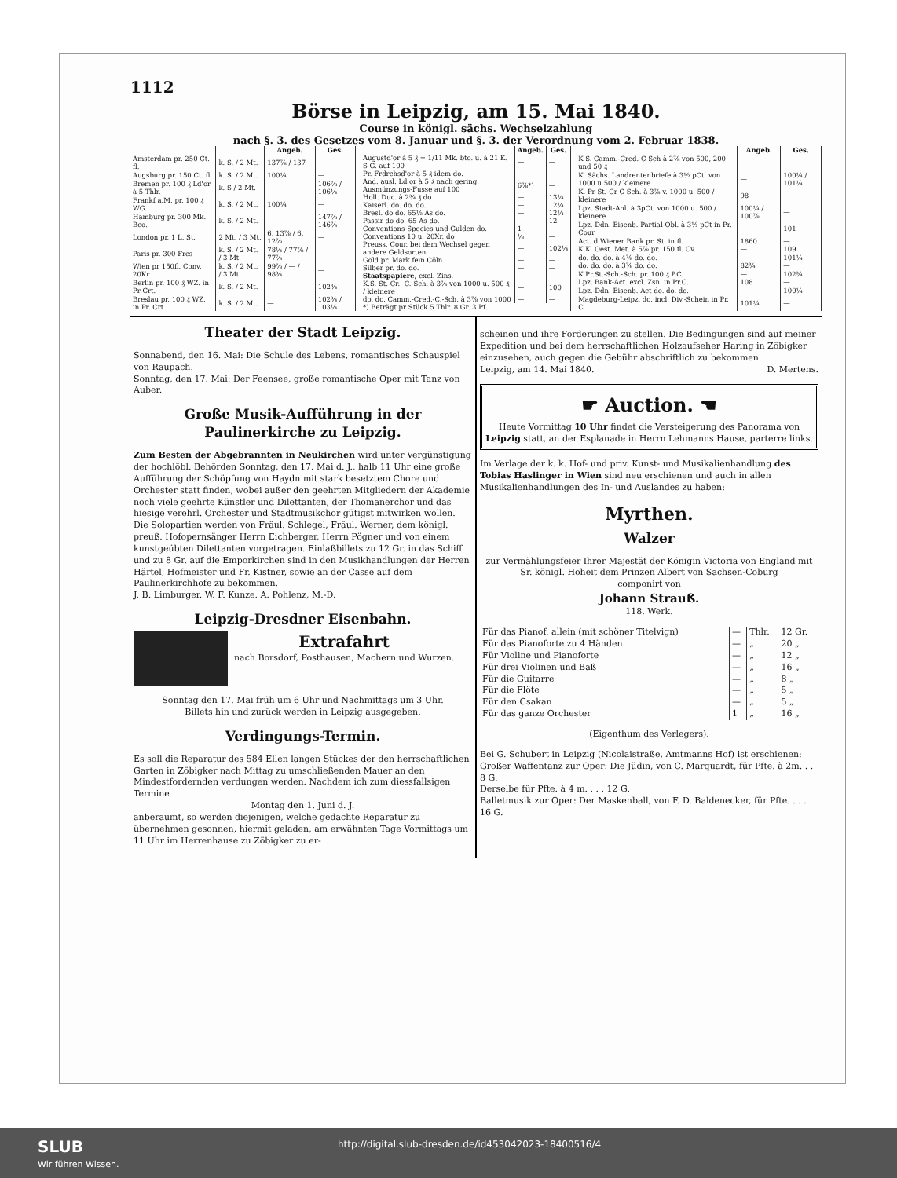1112
Börse in Leipzig, am 15. Mai 1840.
Course in königl. sächs. Wechselzahlung
nach §. 3. des Gesetzes vom 8. Januar und §. 3. der Verordnung vom 2. Februar 1838.
| | | Angeb. | Ges. |
| --- | --- | --- | --- |
| Amsterdam pr. 250 Ct. fl. | k. S. / 2 Mt. | 137⅞ / 137 | — |
| Augsburg pr. 150 Ct. fl. | k. S. / 2 Mt. | 100¼ | — |
| Bremen pr. 100 ₰ Ld'or à 5 Thlr. | k. S / 2 Mt. | — | 106⅞ / 106¼ |
| Frankf a.M. pr. 100 ₰ WG. | k. S. / 2 Mt. | 100¼ | — |
| Hamburg pr. 300 Mk. Bco. | k. S. / 2 Mt. | — | 147⅞ / 146⅞ |
| London pr. 1 L. St. | 2 Mt. / 3 Mt. | 6. 13⅞ / 6. 12⅞ | — |
| Paris pr. 300 Frcs | k. S. / 2 Mt. / 3 Mt. | 78¼ / 77⅞ / 77⅞ | — |
| Wien pr 150fl. Conv. 20Kr | k. S. / 2 Mt. / 3 Mt. | 99⅞ / — / 98¾ | — |
| Berlin pr. 100 ₰ WZ. in Pr Crt. | k. S. / 2 Mt. | — | 102¾ |
| Breslau pr. 100 ₰ WZ. in Pr. Crt | k. S. / 2 Mt. | — | 102¾ / 103¼ |
| | Angeb. | Ges. |
| --- | --- | --- |
| Augustd'or à 5 ₰ = 1/11 Mk. bto. u. à 21 K. S G. auf 100 | — | — |
| Pr. Frdrchsd'or à 5 ₰ idem do. | — | — |
| And. ausl. Ld'or à 5 ₰ nach gering. Ausmünzungs-Fusse auf 100 | 6⅞*) | — |
| Holl. Duc. à 2¾ ₰ do | — | 13¼ |
| Kaiserl. do. do. do. | — | 12¼ |
| Bresl. do do. 65½ As do. | — | 12¼ |
| Passir do do. 65 As do. | — | 12 |
| Conventions-Species und Gulden do. | 1 | — |
| Conventions 10 u. 20Xr. do | ⅛ | — |
| Preuss. Cour. bei dem Wechsel gegen andere Geldsorten | — | 102¼ |
| Gold pr. Mark fein Cöln | — | — |
| Silber pr. do. do. | — | — |
| Staatspapiere, excl. Zins. | | |
| K.S. St.-Cr.- C.-Sch. à 3⅞ von 1000 u. 500 ₰ / kleinere | — | 100 |
| do. do. Camm.-Cred.-C.-Sch. à 3⅞ von 1000 | — | — |
| *) Beträgt pr Stück 5 Thlr. 8 Gr. 3 Pf. | | |
| | Angeb. | Ges. |
| --- | --- | --- |
| K S. Camm.-Cred.-C Sch à 2⅞ von 500, 200 und 50 ₰ | — | — |
| K. Sächs. Landrentenbriefe à 3½ pCt. von 1000 u 500 / kleinere | — | 100¼ / 101¼ |
| K. Pr St.-Cr C Sch. à 3⅞ v. 1000 u. 500 / kleinere | 98 | — |
| Lpz. Stadt-Anl. à 3pCt. von 1000 u. 500 / kleinere | 100¼ / 100⅞ | — |
| Lpz.-Ddn. Eisenb.-Partial-Obl. à 3½ pCt in Pr. Cour | — | 101 |
| Act. d Wiener Bank pr. St. in fl. | 1860 | — |
| K.K. Oest. Met. à 5⅞ pr. 150 fl. Cv. | — | 109 |
| do. do. do. à 4⅞ do. do. | — | 101¼ |
| do. do. do. à 3⅞ do. do. | 82¾ | — |
| K.Pr.St.-Sch.-Sch. pr. 100 ₰ P.C. | — | 102¾ |
| Lpz. Bank-Act. excl. Zsn. in Pr.C. | 108 | — |
| Lpz.-Ddn. Eisenb.-Act do. do. do. | — | 100¼ |
| Magdeburg-Leipz. do. incl. Div.-Schein in Pr. C. | 101¼ | — |
Theater der Stadt Leipzig.
Sonnabend, den 16. Mai: Die Schule des Lebens, romantisches Schauspiel von Raupach.
Sonntag, den 17. Mai: Der Feensee, große romantische Oper mit Tanz von Auber.
Große Musik-Aufführung in der Paulinerkirche zu Leipzig.
Zum Besten der Abgebrannten in Neukirchen wird unter Vergünstigung der hochlöbl. Behörden Sonntag, den 17. Mai d. J., halb 11 Uhr eine große Aufführung der Schöpfung von Haydn mit stark besetztem Chore und Orchester statt finden, wobei außer den geehrten Mitgliedern der Akademie noch viele geehrte Künstler und Dilettanten, der Thomanerchor und das hiesige verehrl. Orchester und Stadtmusikchor gütigst mitwirken wollen. Die Solopartien werden von Fräul. Schlegel, Fräul. Werner, dem königl. preuß. Hofopernsänger Herrn Eichberger, Herrn Pögner und von einem kunstgeübten Dilettanten vorgetragen. Einlaßbillets zu 12 Gr. in das Schiff und zu 8 Gr. auf die Emporkirchen sind in den Musikhandlungen der Herren Härtel, Hofmeister und Fr. Kistner, sowie an der Casse auf dem Paulinerkirchhofe zu bekommen.
J. B. Limburger. W. F. Kunze. A. Pohlenz, M.-D.
Leipzig-Dresdner Eisenbahn.
Extrafahrt
nach Borsdorf, Posthausen, Machern und Wurzen.
Sonntag den 17. Mai früh um 6 Uhr und Nachmittags um 3 Uhr.
Billets hin und zurück werden in Leipzig ausgegeben.
Verdingungs-Termin.
Es soll die Reparatur des 584 Ellen langen Stückes der den herrschaftlichen Garten in Zöbigker nach Mittag zu umschließenden Mauer an den Mindestfordernden verdungen werden. Nachdem ich zum diessfallsigen Termine
Montag den 1. Juni d. J.
anberaumt, so werden diejenigen, welche gedachte Reparatur zu übernehmen gesonnen, hiermit geladen, am erwähnten Tage Vormittags um 11 Uhr im Herrenhause zu Zöbigker zu er-
scheinen und ihre Forderungen zu stellen. Die Bedingungen sind auf meiner Expedition und bei dem herrschaftlichen Holzaufseher Haring in Zöbigker einzusehen, auch gegen die Gebühr abschriftlich zu bekommen.
Leipzig, am 14. Mai 1840. D. Mertens.
☛ Auction. ☚
Heute Vormittag 10 Uhr findet die Versteigerung des Panorama von Leipzig statt, an der Esplanade in Herrn Lehmanns Hause, parterre links.
Im Verlage der k. k. Hof- und priv. Kunst- und Musikalienhandlung des Tobias Haslinger in Wien sind neu erschienen und auch in allen Musikalienhandlungen des In- und Auslandes zu haben:
Myrthen.
Walzer
zur Vermählungsfeier Ihrer Majestät der Königin Victoria von England mit Sr. königl. Hoheit dem Prinzen Albert von Sachsen-Coburg
componirt von
Johann Strauß.
118. Werk.
| Für das Pianof. allein (mit schöner Titelvign) | — | Thlr. | 12 Gr. |
| Für das Pianoforte zu 4 Händen | — | „ | 20 „ |
| Für Violine und Pianoforte | — | „ | 12 „ |
| Für drei Violinen und Baß | — | „ | 16 „ |
| Für die Guitarre | — | „ | 8 „ |
| Für die Flöte | — | „ | 5 „ |
| Für den Csakan | — | „ | 5 „ |
| Für das ganze Orchester | 1 | „ | 16 „ |
(Eigenthum des Verlegers).
Bei G. Schubert in Leipzig (Nicolaistraße, Amtmanns Hof) ist erschienen:
Großer Waffentanz zur Oper: Die Jüdin, von C. Marquardt, für Pfte. à 2m. . . 8 G.
Derselbe für Pfte. à 4 m. . . . 12 G.
Balletmusik zur Oper: Der Maskenball, von F. D. Baldenecker, für Pfte. . . . 16 G.
SLUB
Wir führen Wissen.
http://digital.slub-dresden.de/id453042023-18400516/4